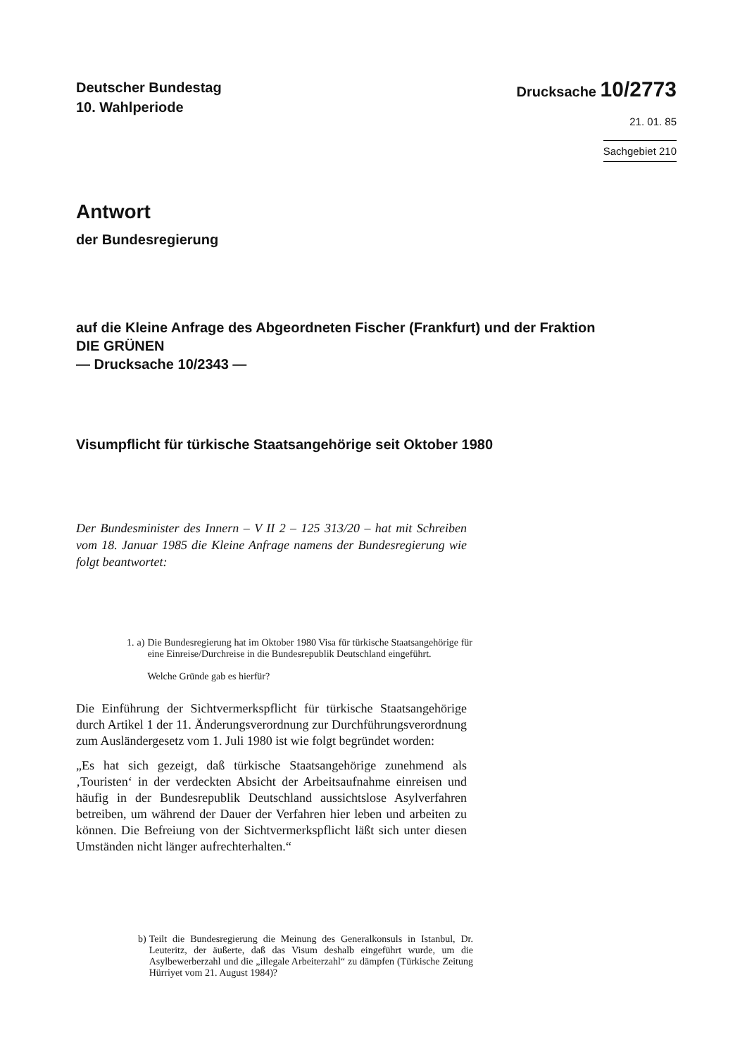Deutscher Bundestag
10. Wahlperiode
Drucksache 10/2773
21. 01. 85
Sachgebiet 210
Antwort
der Bundesregierung
auf die Kleine Anfrage des Abgeordneten Fischer (Frankfurt) und der Fraktion
DIE GRÜNEN
— Drucksache 10/2343 —
Visumpflicht für türkische Staatsangehörige seit Oktober 1980
Der Bundesminister des Innern – V II 2 – 125 313/20 – hat mit Schreiben vom 18. Januar 1985 die Kleine Anfrage namens der Bundesregierung wie folgt beantwortet:
| 1. | a) | Die Bundesregierung hat im Oktober 1980 Visa für türkische Staatsangehörige für eine Einreise/Durchreise in die Bundesrepublik Deutschland eingeführt. Welche Gründe gab es hierfür? |
Die Einführung der Sichtvermerkspflicht für türkische Staatsangehörige durch Artikel 1 der 11. Änderungsverordnung zur Durchführungsverordnung zum Ausländergesetz vom 1. Juli 1980 ist wie folgt begründet worden:
„Es hat sich gezeigt, daß türkische Staatsangehörige zunehmend als ‚Touristen‘ in der verdeckten Absicht der Arbeitsaufnahme einreisen und häufig in der Bundesrepublik Deutschland aussichtslose Asylverfahren betreiben, um während der Dauer der Verfahren hier leben und arbeiten zu können. Die Befreiung von der Sichtvermerkspflicht läßt sich unter diesen Umständen nicht länger aufrechterhalten.“
| b) | Teilt die Bundesregierung die Meinung des Generalkonsuls in Istanbul, Dr. Leuteritz, der äußerte, daß das Visum deshalb eingeführt wurde, um die Asylbewerberzahl und die „illegale Arbeiterzahl“ zu dämpfen (Türkische Zeitung Hürriyet vom 21. August 1984)? |